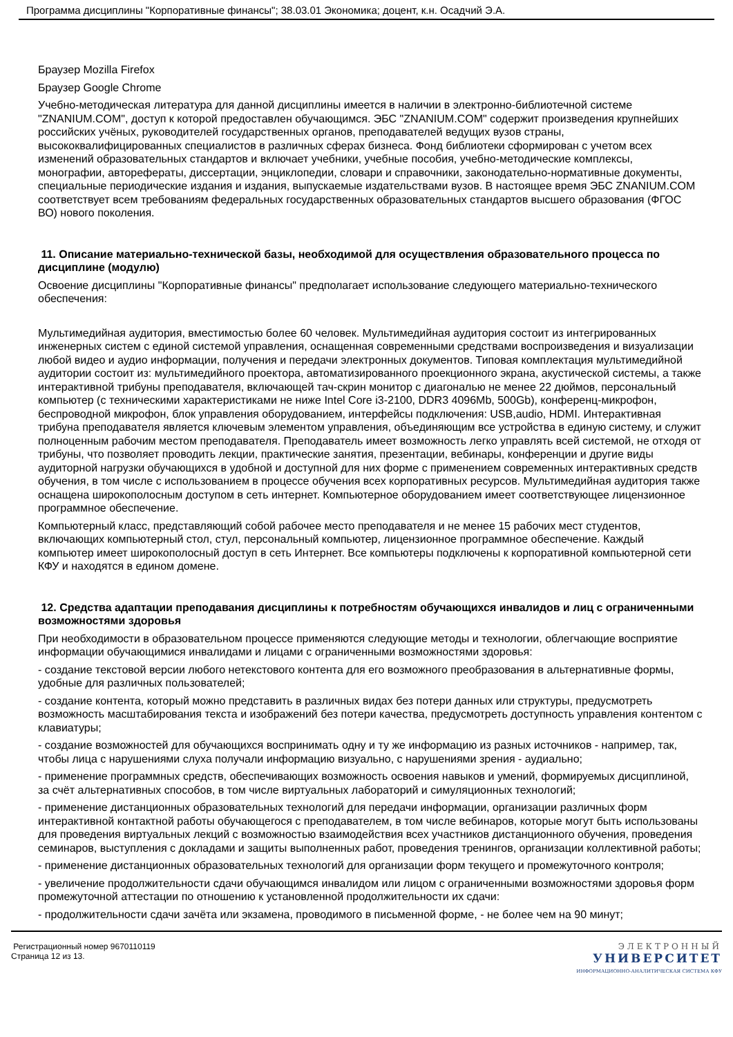Программа дисциплины "Корпоративные финансы"; 38.03.01 Экономика; доцент, к.н. Осадчий Э.А.
Браузер Mozilla Firefox
Браузер Google Chrome
Учебно-методическая литература для данной дисциплины имеется в наличии в электронно-библиотечной системе "ZNANIUM.COM", доступ к которой предоставлен обучающимся. ЭБС "ZNANIUM.COM" содержит произведения крупнейших российских учёных, руководителей государственных органов, преподавателей ведущих вузов страны, высококвалифицированных специалистов в различных сферах бизнеса. Фонд библиотеки сформирован с учетом всех изменений образовательных стандартов и включает учебники, учебные пособия, учебно-методические комплексы, монографии, авторефераты, диссертации, энциклопедии, словари и справочники, законодательно-нормативные документы, специальные периодические издания и издания, выпускаемые издательствами вузов. В настоящее время ЭБС ZNANIUM.COM соответствует всем требованиям федеральных государственных образовательных стандартов высшего образования (ФГОС ВО) нового поколения.
11. Описание материально-технической базы, необходимой для осуществления образовательного процесса по дисциплине (модулю)
Освоение дисциплины "Корпоративные финансы" предполагает использование следующего материально-технического обеспечения:
Мультимедийная аудитория, вместимостью более 60 человек. Мультимедийная аудитория состоит из интегрированных инженерных систем с единой системой управления, оснащенная современными средствами воспроизведения и визуализации любой видео и аудио информации, получения и передачи электронных документов. Типовая комплектация мультимедийной аудитории состоит из: мультимедийного проектора, автоматизированного проекционного экрана, акустической системы, а также интерактивной трибуны преподавателя, включающей тач-скрин монитор с диагональю не менее 22 дюймов, персональный компьютер (с техническими характеристиками не ниже Intel Core i3-2100, DDR3 4096Mb, 500Gb), конференц-микрофон, беспроводной микрофон, блок управления оборудованием, интерфейсы подключения: USB,audio, HDMI. Интерактивная трибуна преподавателя является ключевым элементом управления, объединяющим все устройства в единую систему, и служит полноценным рабочим местом преподавателя. Преподаватель имеет возможность легко управлять всей системой, не отходя от трибуны, что позволяет проводить лекции, практические занятия, презентации, вебинары, конференции и другие виды аудиторной нагрузки обучающихся в удобной и доступной для них форме с применением современных интерактивных средств обучения, в том числе с использованием в процессе обучения всех корпоративных ресурсов. Мультимедийная аудитория также оснащена широкополосным доступом в сеть интернет. Компьютерное оборудованием имеет соответствующее лицензионное программное обеспечение.
Компьютерный класс, представляющий собой рабочее место преподавателя и не менее 15 рабочих мест студентов, включающих компьютерный стол, стул, персональный компьютер, лицензионное программное обеспечение. Каждый компьютер имеет широкополосный доступ в сеть Интернет. Все компьютеры подключены к корпоративной компьютерной сети КФУ и находятся в едином домене.
12. Средства адаптации преподавания дисциплины к потребностям обучающихся инвалидов и лиц с ограниченными возможностями здоровья
При необходимости в образовательном процессе применяются следующие методы и технологии, облегчающие восприятие информации обучающимися инвалидами и лицами с ограниченными возможностями здоровья:
- создание текстовой версии любого нетекстового контента для его возможного преобразования в альтернативные формы, удобные для различных пользователей;
- создание контента, который можно представить в различных видах без потери данных или структуры, предусмотреть возможность масштабирования текста и изображений без потери качества, предусмотреть доступность управления контентом с клавиатуры;
- создание возможностей для обучающихся воспринимать одну и ту же информацию из разных источников - например, так, чтобы лица с нарушениями слуха получали информацию визуально, с нарушениями зрения - аудиально;
- применение программных средств, обеспечивающих возможность освоения навыков и умений, формируемых дисциплиной, за счёт альтернативных способов, в том числе виртуальных лабораторий и симуляционных технологий;
- применение дистанционных образовательных технологий для передачи информации, организации различных форм интерактивной контактной работы обучающегося с преподавателем, в том числе вебинаров, которые могут быть использованы для проведения виртуальных лекций с возможностью взаимодействия всех участников дистанционного обучения, проведения семинаров, выступления с докладами и защиты выполненных работ, проведения тренингов, организации коллективной работы;
- применение дистанционных образовательных технологий для организации форм текущего и промежуточного контроля;
- увеличение продолжительности сдачи обучающимся инвалидом или лицом с ограниченными возможностями здоровья форм промежуточной аттестации по отношению к установленной продолжительности их сдачи:
- продолжительности сдачи зачёта или экзамена, проводимого в письменной форме, - не более чем на 90 минут;
Регистрационный номер 9670110119
Страница 12 из 13.
ЭЛЕКТРОННЫЙ
УНИВЕРСИТЕТ
ИНФОРМАЦИОННО-АНАЛИТИЧЕСКАЯ СИСТЕМА КФУ